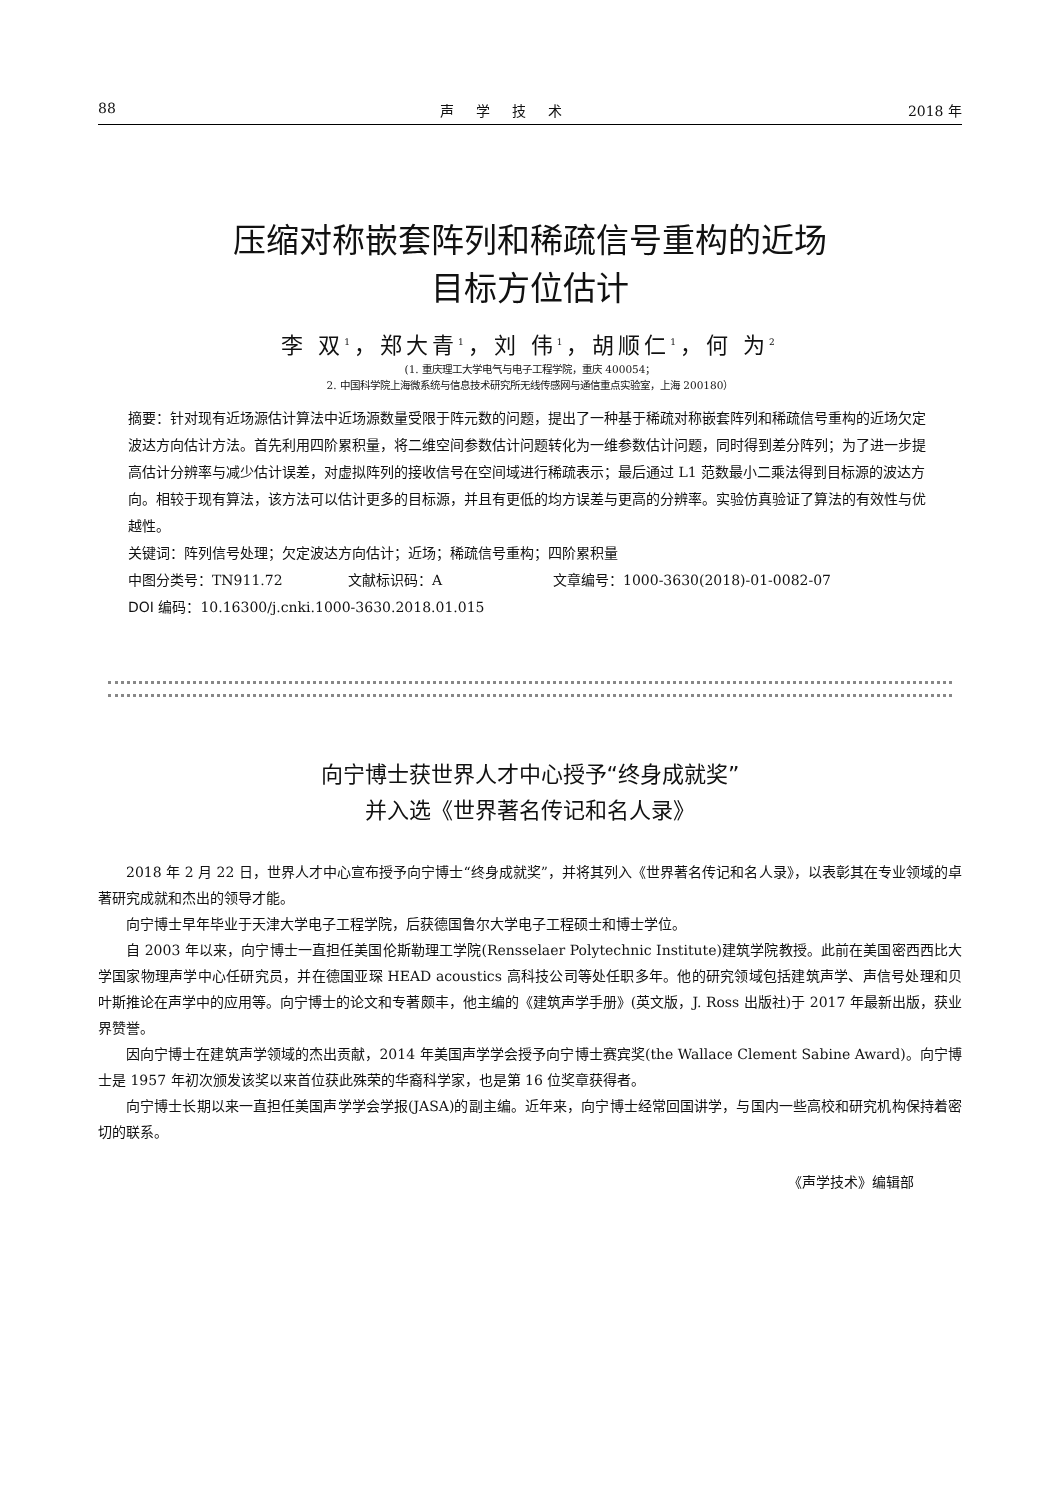88 声学技术 2018 年
压缩对称嵌套阵列和稀疏信号重构的近场
目标方位估计
李 双<sup>1</sup>，郑大青<sup>1</sup>，刘 伟<sup>1</sup>，胡顺仁<sup>1</sup>，何 为<sup>2</sup>
(1. 重庆理工大学电气与电子工程学院，重庆 400054；
2. 中国科学院上海微系统与信息技术研究所无线传感网与通信重点实验室，上海 200180）
摘要：针对现有近场源估计算法中近场源数量受限于阵元数的问题，提出了一种基于稀疏对称嵌套阵列和稀疏信号重构的近场欠定波达方向估计方法。首先利用四阶累积量，将二维空间参数估计问题转化为一维参数估计问题，同时得到差分阵列；为了进一步提高估计分辨率与减少估计误差，对虚拟阵列的接收信号在空间域进行稀疏表示；最后通过 L1 范数最小二乘法得到目标源的波达方向。相较于现有算法，该方法可以估计更多的目标源，并且有更低的均方误差与更高的分辨率。实验仿真验证了算法的有效性与优越性。
关键词：阵列信号处理；欠定波达方向估计；近场；稀疏信号重构；四阶累积量
中图分类号：TN911.72 文献标识码：A 文章编号：1000-3630(2018)-01-0082-07
DOI 编码：10.16300/j.cnki.1000-3630.2018.01.015
向宁博士获世界人才中心授予“终身成就奖”
并入选《世界著名传记和名人录》
2018 年 2 月 22 日，世界人才中心宣布授予向宁博士“终身成就奖”，并将其列入《世界著名传记和名人录》，以表彰其在专业领域的卓著研究成就和杰出的领导才能。
向宁博士早年毕业于天津大学电子工程学院，后获德国鲁尔大学电子工程硕士和博士学位。
自 2003 年以来，向宁博士一直担任美国伦斯勒理工学院(Rensselaer Polytechnic Institute)建筑学院教授。此前在美国密西西比大学国家物理声学中心任研究员，并在德国亚琛 HEAD acoustics 高科技公司等处任职多年。他的研究领域包括建筑声学、声信号处理和贝叶斯推论在声学中的应用等。向宁博士的论文和专著颇丰，他主编的《建筑声学手册》(英文版，J. Ross 出版社)于 2017 年最新出版，获业界赞誉。
因向宁博士在建筑声学领域的杰出贡献，2014 年美国声学学会授予向宁博士赛宾奖(the Wallace Clement Sabine Award)。向宁博士是 1957 年初次颁发该奖以来首位获此殊荣的华裔科学家，也是第 16 位奖章获得者。
向宁博士长期以来一直担任美国声学学会学报(JASA)的副主编。近年来，向宁博士经常回国讲学，与国内一些高校和研究机构保持着密切的联系。
《声学技术》编辑部